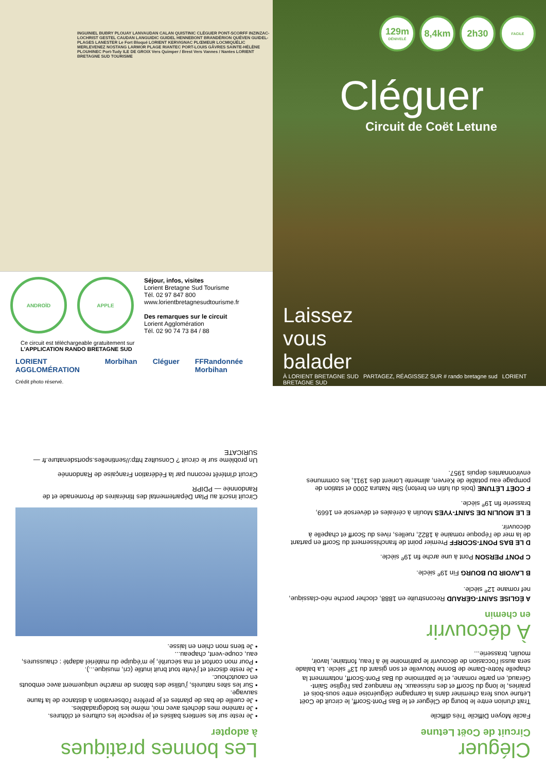INGUINIEL BUBRY PLOUAY LANVAUDAN CALAN QUISTINIC CLÉGUER PONT-SCORFF INZINZAC-LOCHRIST GESTEL CAUDAN LANGUIDIC GUIDEL HENNEBONT BRANDÉRION QUÉVEN GUIDEL-PLAGES LANESTER Le Fort Bloqué LORIENT KERVIGNAC PLŒMEUR LOCMIQUÉLIC MERLEVENEZ NOSTANG LARMOR PLAGE RIANTEC PORT-LOUIS GÂVRES SAINTE-HÉLÈNE PLOUHINEC Port-Tudy ILE DE GROIX Vers Quimper / Brest Vers Vannes / Nantes LORIENT BRETAGNE SUD TOURISME
ANDROÏD APPLE
Séjour, infos, visites
Lorient Bretagne Sud Tourisme
Tél. 02 97 847 800
www.lorientbretagnesudtourisme.fr
Des remarques sur le circuit
Lorient Agglomération
Tél. 02 90 74 73 84 / 88
Ce circuit est téléchargeable gratuitement sur
L'APPLICATION RANDO BRETAGNE SUD
LORIENT AGGLOMÉRATION Morbihan Cléguer FFRandonnée Morbihan
Crédit photo réservé.
129m
DÉNIVELÉ
8,4km 2h30
FACILE
Cléguer
Circuit de Coët Letune
Laissez
vous
balader
À LORIENT BRETAGNE SUD PARTAGEZ, RÉAGISSEZ SUR # rando bretagne sud LORIENT BRETAGNE SUD
Cléguer
Circuit de Coët Letune
Facile Moyen Difficile Très difficile
Trait d'union entre le bourg de Cléguer et le Bas Pont-Scorff, le circuit de Coët Letune vous fera cheminer dans la campagne cléguéroise entre sous-bois et prairies, le long du Scorff et des ruisseaux. Ne manquez pas l'église Saint-Géraud, en partie romane, et le patrimoine du Bas Pont-Scorff, notamment la chapelle Notre-Dame de Bonne Nouvelle et son gisant du 13<sup>e</sup> siècle. La balade sera aussi l'occasion de découvrir le patrimoine lié à l'eau, fontaine, lavoir, moulin, brasserie...
À découvrir
en chemin
A ÉGLISE SAINT-GÉRAUD Reconstruite en 1888, clocher porche néo-classique, nef romane 12<sup>e</sup> siècle.
B LAVOIR DU BOURG Fin 19<sup>e</sup> siècle.
C PONT PERSON Pont à une arche fin 19<sup>e</sup> siècle.
D LE BAS PONT-SCORFF Premier point de franchissement du Scorff en partant de la mer de l'époque romaine à 1822, ruelles, rives du Scorff et chapelle à découvrir.
E LE MOULIN DE SAINT-YVES Moulin à céréales et déversoir en 1669, brasserie fin 19<sup>e</sup> siècle.
F COËT LÉTUNE (bois du lutin en breton) Site Natura 2000 et station de pompage eau potable de Kerven, alimente Lorient dès 1911, les communes environnantes depuis 1957.
Les bonnes pratiques
à adopter
• Je reste sur les sentiers balisés et je respecte les cultures et clôtures.
• Je ramène mes déchets avec moi, même les biodégradables.
• Je cueille de bas de plantes et je préfère l'observation à distance de la faune sauvage.
• Sur les sites naturels, j'utilise des bâtons de marche uniquement avec embouts en caoutchouc.
• Je reste discret et j'évite tout bruit inutile (cri, musique...).
• Pour mon confort et ma sécurité, je m'équipe du matériel adapté : chaussures, eau, coupe-vent, chapeau...
• Je tiens mon chien en laisse.
Circuit inscrit au Plan Départemental des Itinéraires de Promenade et de Randonnée — PDIPR
Circuit d'intérêt reconnu par la Fédération Française de Randonnée
Un problème sur le circuit ? Consultez http://sentinelles.sportsdenature.fr — SURICATE